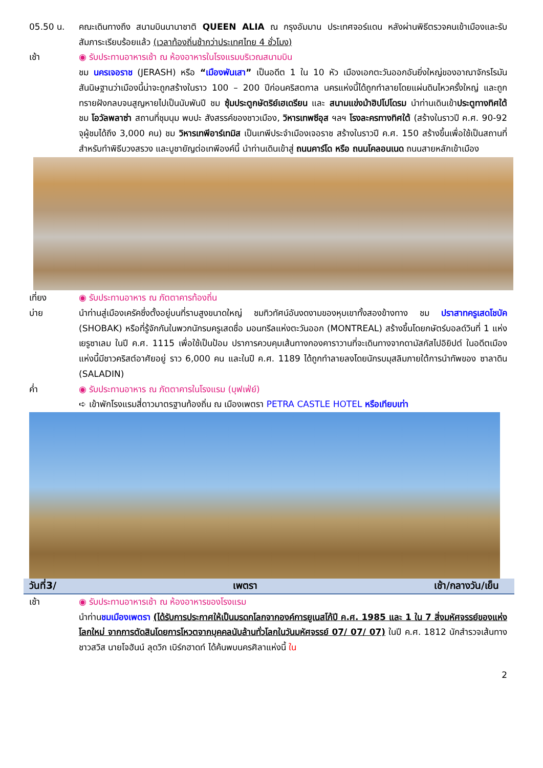05.50 น. คณะเดินทางถึง สนามบินนานาชาติ QUEEN ALIA ณ กรุงอัมมาน ประเทศจอร์แดน หลังผ่านพิธีตรวจคนเข้าเมืองและรับสัมภาระเรียบร้อยแล้ว (เวลาท้องถิ่นช้ากว่าประเทศไทย 4 ชั่วโมง)
เช้า ◉ รับประทานอาหารเช้า ณ ห้องอาหารในโรงแรมบริเวณสนามบิน
ชม นครเจอราช (JERASH) หรือ “เมืองพันเสา” เป็นอดีต 1 ใน 10 หัว เมืองเอกตะวันออกอันยิ่งใหญ่ของอาณาจักรโรมัน สันนิษฐานว่าเมืองนี้น่าจะถูกสร้างในราว 100 – 200 ปีก่อนคริสตกาล นครแห่งนี้ได้ถูกทำลายโดยแผ่นดินไหวครั้งใหญ่ และถูกทรายฝังกลบจนสูญหายไปเป็นนับพันปี ชม ซุ้มประตูกษัตริย์เฮเดรียน และ สนามแข่งม้าฮิปโปโดรม นำท่านเดินเข้าประตูทางทิศใต้ ชม โอวัลพลาซ่า สถานที่ชุมนุม พบปะ สังสรรค์ของชาวเมือง, วิหารเทพซีอุส ฯลฯ โรงละครทางทิศใต้ (สร้างในราวปี ค.ศ. 90-92 จุผู้ชมได้ถึง 3,000 คน) ชม วิหารเทพีอาร์เทมิส เป็นเทพีประจำเมืองเจอราช สร้างในราวปี ค.ศ. 150 สร้างขึ้นเพื่อใช้เป็นสถานที่สำหรับทำพิธีบวงสรวง และบูชายัญต่อเทพีองค์นี้ นำท่านเดินเข้าสู่ ถนนคาร์โด หรือ ถนนโคลอนเนด ถนนสายหลักเข้าเมือง
เที่ยง ◉ รับประทานอาหาร ณ ภัตตาคารท้องถิ่น
บ่าย นำท่านสู่เมืองเครัคซึ่งตั้งอยู่บนที่ราบสูงขนาดใหญ่ ชมทิวทัศน์อันงดงามของหุบเขาทั้งสองข้างทาง ชม ปราสาทครูเสดโชบัค (SHOBAK) หรือที่รู้จักกันในพวกนักรบครูเสดชื่อ มอนทรีลแห่งตะวันออก (MONTREAL) สร้างขึ้นโดยกษัตร์บอลด์วินที่ 1 แห่งเยรูซาเลม ในปี ค.ศ. 1115 เพื่อใช้เป็นป้อม ปราการควบคุมเส้นทางกองคาราวานที่จะเดินทางจากดามัสกัสไปอิยิปต์ ในอดีตเมืองแห่งนี้มีชาวคริสต์อาศัยอยู่ ราว 6,000 คน และในปี ค.ศ. 1189 ได้ถูกทำลายลงโดยนักรบมุสลิมภายใต้การนำทัพของ ซาลาดิน (SALADIN)
ค่ำ ◉ รับประทานอาหาร ณ ภัตตาคารในโรงแรม (บุฟเฟ่ย์)
➪ เข้าพักโรงแรมสี่ดาวมาตรฐานท้องถิ่น ณ เมืองเพตรา PETRA CASTLE HOTEL หรือเทียบเท่า
วันที่3/ เพตรา เช้า/กลางวัน/เย็น
เช้า ◉ รับประทานอาหารเช้า ณ ห้องอาหารของโรงแรม
นำท่านชมเมืองเพตรา (ได้รับการประกาศให้เป็นมรดกโลกจากองค์การยูเนสโก้ปี ค.ศ. 1985 และ 1 ใน 7 สิ่งมหัศจรรย์ของแห่งโลกใหม่ จากการตัดสินโดยการโหวตจากบุคคลนับล้านทั่วโลกในวันมหัศจรรย์ 07/ 07/ 07) ในปี ค.ศ. 1812 นักสำรวจเส้นทางชาวสวิส นายโจฮันน์ ลุดวิก เบิร์กฮาดท์ ได้ค้นพบนครศิลาแห่งนี้ ใน
2